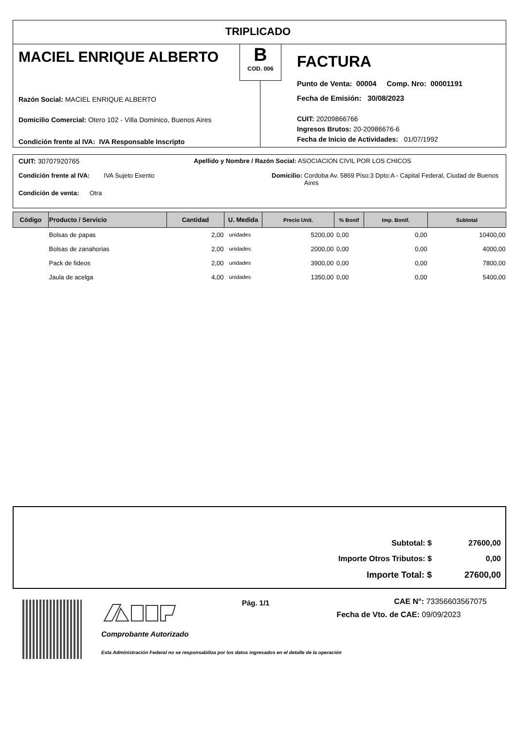TRIPLICADO
MACIEL ENRIQUE ALBERTO
B
COD. 006
FACTURA
Punto de Venta: 00004 Comp. Nro: 00001191
Fecha de Emisión: 30/08/2023
CUIT: 20209866766
Ingresos Brutos: 20-20986676-6
Fecha de Inicio de Actividades: 01/07/1992
Razón Social: MACIEL ENRIQUE ALBERTO
Domicilio Comercial: Otero 102 - Villa Dominico, Buenos Aires
Condición frente al IVA: IVA Responsable Inscripto
CUIT: 30707920765
Apellido y Nombre / Razón Social: ASOCIACION CIVIL POR LOS CHICOS
Condición frente al IVA: IVA Sujeto Exento
Domicilio: Cordoba Av. 5869 Piso:3 Dpto:A - Capital Federal, Ciudad de Buenos Aires
Condición de venta: Otra
| Código | Producto / Servicio | Cantidad | U. Medida | Precio Unit. | % Bonif | Imp. Bonif. | Subtotal |
| --- | --- | --- | --- | --- | --- | --- | --- |
| | Bolsas de papas | 2,00 | unidades | 5200,00 | 0,00 | 0,00 | 10400,00 |
| | Bolsas de zanahorias | 2,00 | unidades | 2000,00 | 0,00 | 0,00 | 4000,00 |
| | Pack de fideos | 2,00 | unidades | 3900,00 | 0,00 | 0,00 | 7800,00 |
| | Jaula de acelga | 4,00 | unidades | 1350,00 | 0,00 | 0,00 | 5400,00 |
| Subtotal: $ | 27600,00 |
| Importe Otros Tributos: $ | 0,00 |
| Importe Total: $ | 27600,00 |
Comprobante Autorizado
Esta Administración Federal no se responsabiliza por los datos ingresados en el detalle de la operación
Pág. 1/1
CAE N°: 73356603567075
Fecha de Vto. de CAE: 09/09/2023